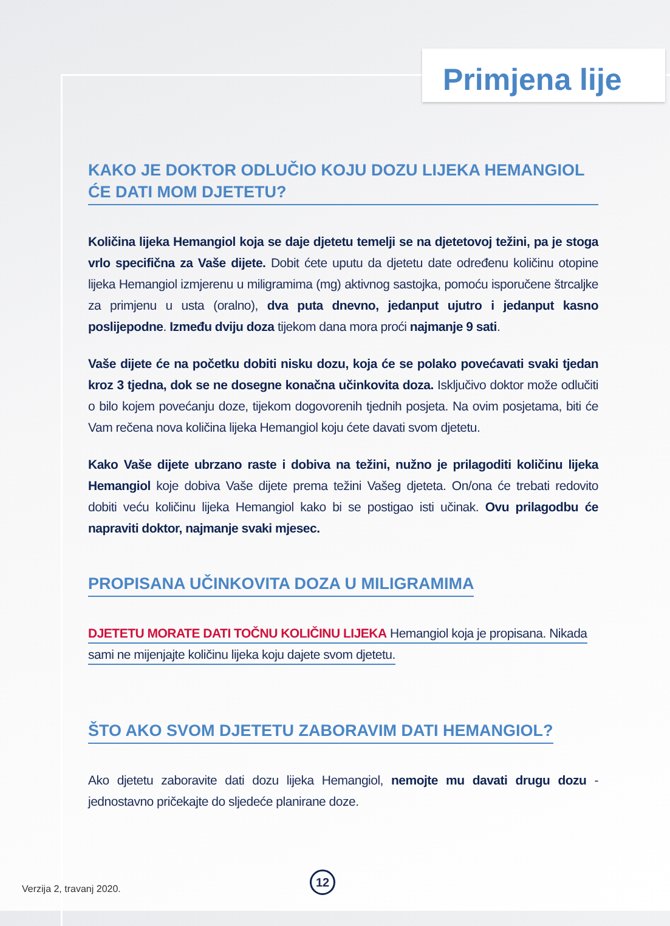Primjena lije
KAKO JE DOKTOR ODLUČIO KOJU DOZU LIJEKA HEMANGIOL ĆE DATI MOM DJETETU?
Količina lijeka Hemangiol koja se daje djetetu temelji se na djetetovoj težini, pa je stoga vrlo specifična za Vaše dijete. Dobit ćete uputu da djetetu date određenu količinu otopine lijeka Hemangiol izmjerenu u miligramima (mg) aktivnog sastojka, pomoću isporučene štrcaljke za primjenu u usta (oralno), dva puta dnevno, jedanput ujutro i jedanput kasno poslijepodne. Između dviju doza tijekom dana mora proći najmanje 9 sati.
Vaše dijete će na početku dobiti nisku dozu, koja će se polako povećavati svaki tjedan kroz 3 tjedna, dok se ne dosegne konačna učinkovita doza. Isključivo doktor može odlučiti o bilo kojem povećanju doze, tijekom dogovorenih tjednih posjeta. Na ovim posjetama, biti će Vam rečena nova količina lijeka Hemangiol koju ćete davati svom djetetu.
Kako Vaše dijete ubrzano raste i dobiva na težini, nužno je prilagoditi količinu lijeka Hemangiol koje dobiva Vaše dijete prema težini Vašeg djeteta. On/ona će trebati redovito dobiti veću količinu lijeka Hemangiol kako bi se postigao isti učinak. Ovu prilagodbu će napraviti doktor, najmanje svaki mjesec.
PROPISANA UČINKOVITA DOZA U MILIGRAMIMA
DJETETU MORATE DATI TOČNU KOLIČINU LIJEKA Hemangiol koja je propisana. Nikada sami ne mijenjajte količinu lijeka koju dajete svom djetetu.
ŠTO AKO SVOM DJETETU ZABORAVIM DATI HEMANGIOL?
Ako djetetu zaboravite dati dozu lijeka Hemangiol, nemojte mu davati drugu dozu - jednostavno pričekajte do sljedeće planirane doze.
Verzija 2, travanj 2020.
12